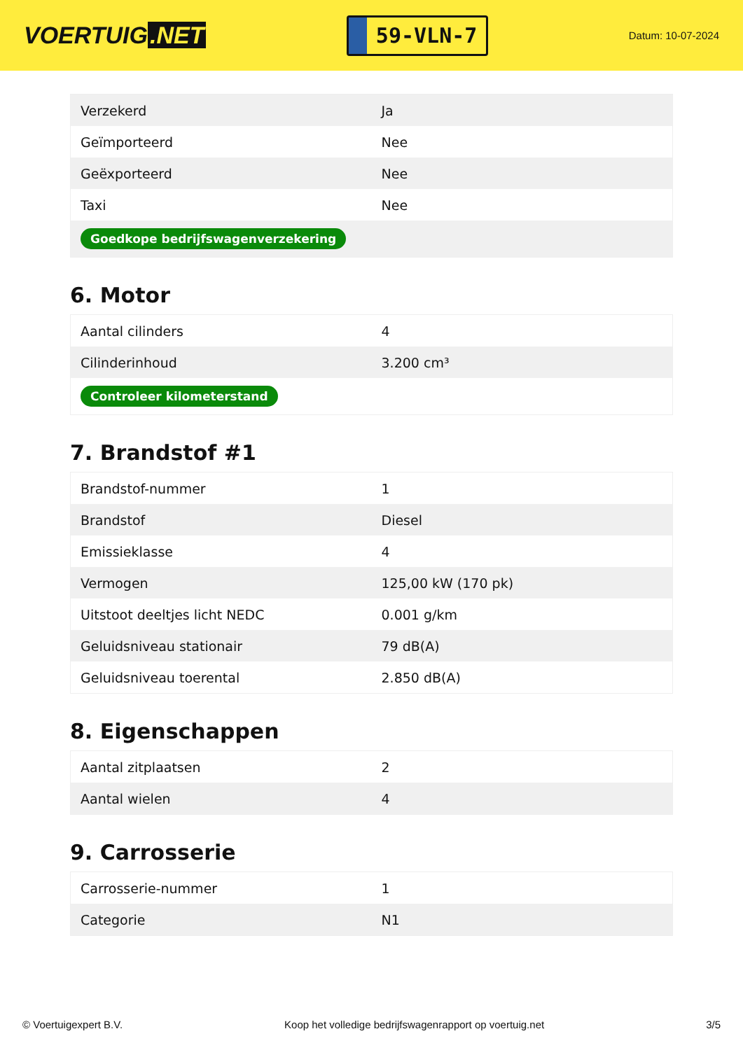VOERTUIG.NET
59-VLN-7
Datum: 10-07-2024
| Verzekerd | Ja |
| Geïmporteerd | Nee |
| Geëxporteerd | Nee |
| Taxi | Nee |
| Goedkope bedrijfswagenverzekering | |
6. Motor
| Aantal cilinders | 4 |
| Cilinderinhoud | 3.200 cm³ |
| Controleer kilometerstand | |
7. Brandstof #1
| Brandstof-nummer | 1 |
| Brandstof | Diesel |
| Emissieklasse | 4 |
| Vermogen | 125,00 kW (170 pk) |
| Uitstoot deeltjes licht NEDC | 0.001 g/km |
| Geluidsniveau stationair | 79 dB(A) |
| Geluidsniveau toerental | 2.850 dB(A) |
8. Eigenschappen
| Aantal zitplaatsen | 2 |
| Aantal wielen | 4 |
9. Carrosserie
| Carrosserie-nummer | 1 |
| Categorie | N1 |
© Voertuigexpert B.V. Koop het volledige bedrijfswagenrapport op voertuig.net 3/5